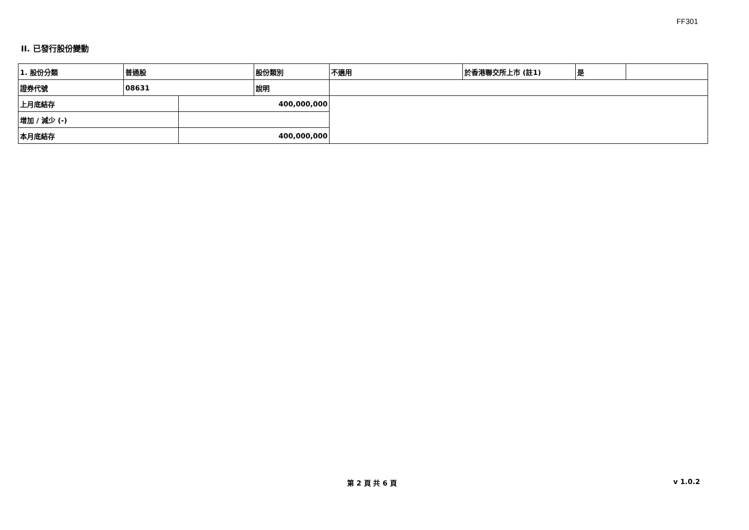FF301
II. 已發行股份變動
| 1. 股份分類 | 普通股 | | 股份類別 | 不適用 | 於香港聯交所上市 (註1) | 是 | |
| 證券代號 | 08631 | | 說明 | | | | |
| 上月底結存 | | 400,000,000 | | | | | |
| 增加 / 減少 (-) | | | | | | | |
| 本月底結存 | | 400,000,000 | | | | | |
第 2 頁 共 6 頁 v 1.0.2